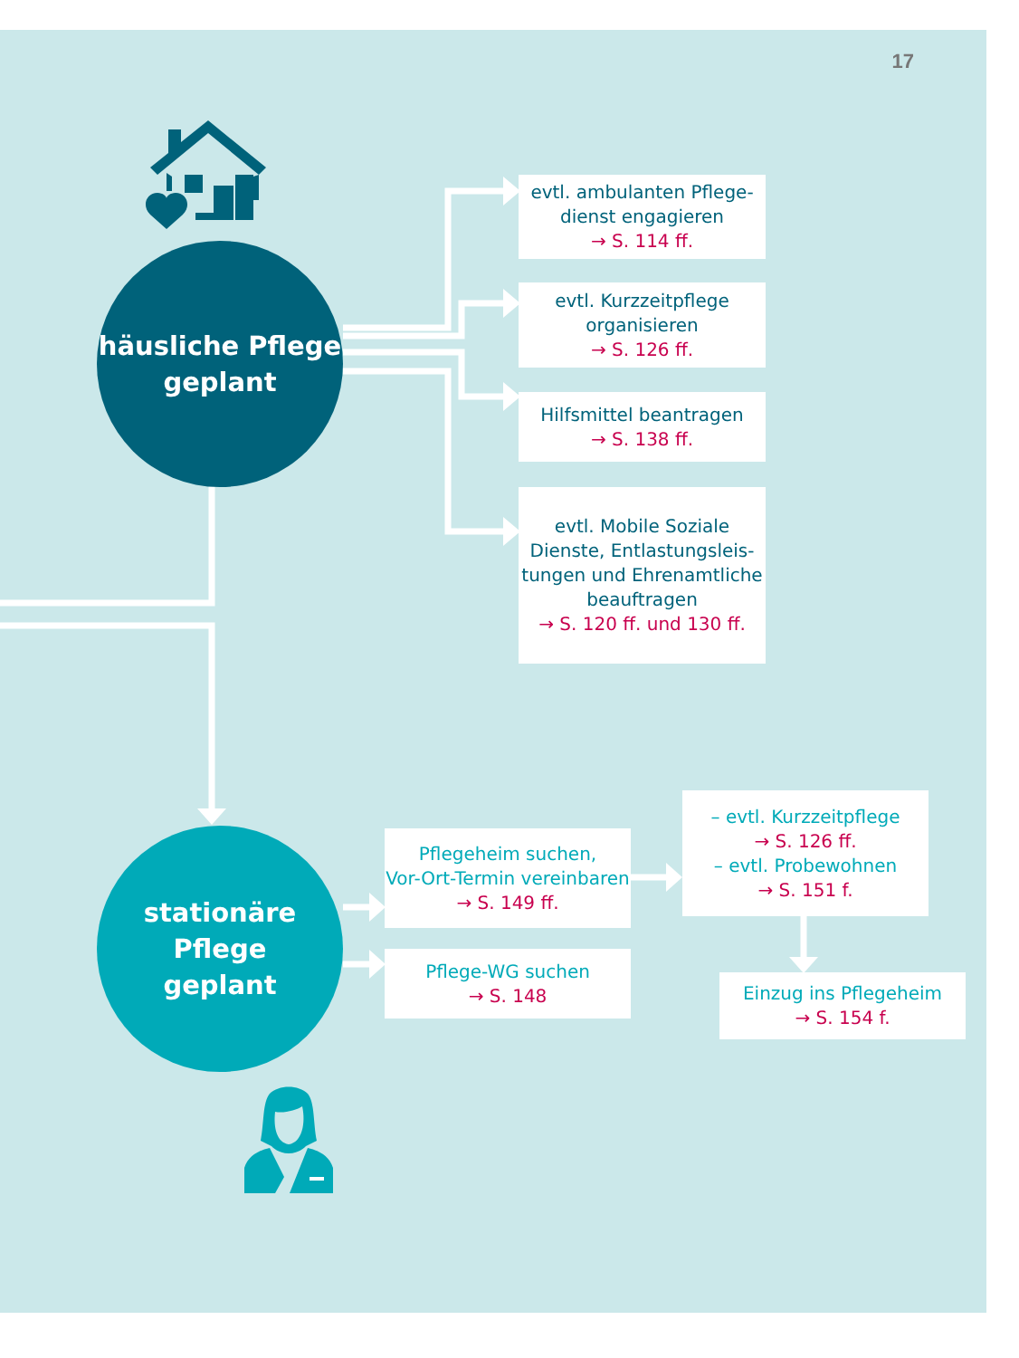17
häusliche Pflege
geplant
evtl. ambulanten Pflege-
dienst engagieren
→ S. 114 ff.
evtl. Kurzzeitpflege
organisieren
→ S. 126 ff.
Hilfsmittel beantragen
→ S. 138 ff.
evtl. Mobile Soziale
Dienste, Entlastungsleis-
tungen und Ehrenamtliche
beauftragen
→ S. 120 ff. und 130 ff.
stationäre Pflege
geplant
Pflegeheim suchen,
Vor-Ort-Termin vereinbaren
→ S. 149 ff.
Pflege-WG suchen
→ S. 148
– evtl. Kurzzeitpflege
→ S. 126 ff.
– evtl. Probewohnen
→ S. 151 f.
Einzug ins Pflegeheim
→ S. 154 f.